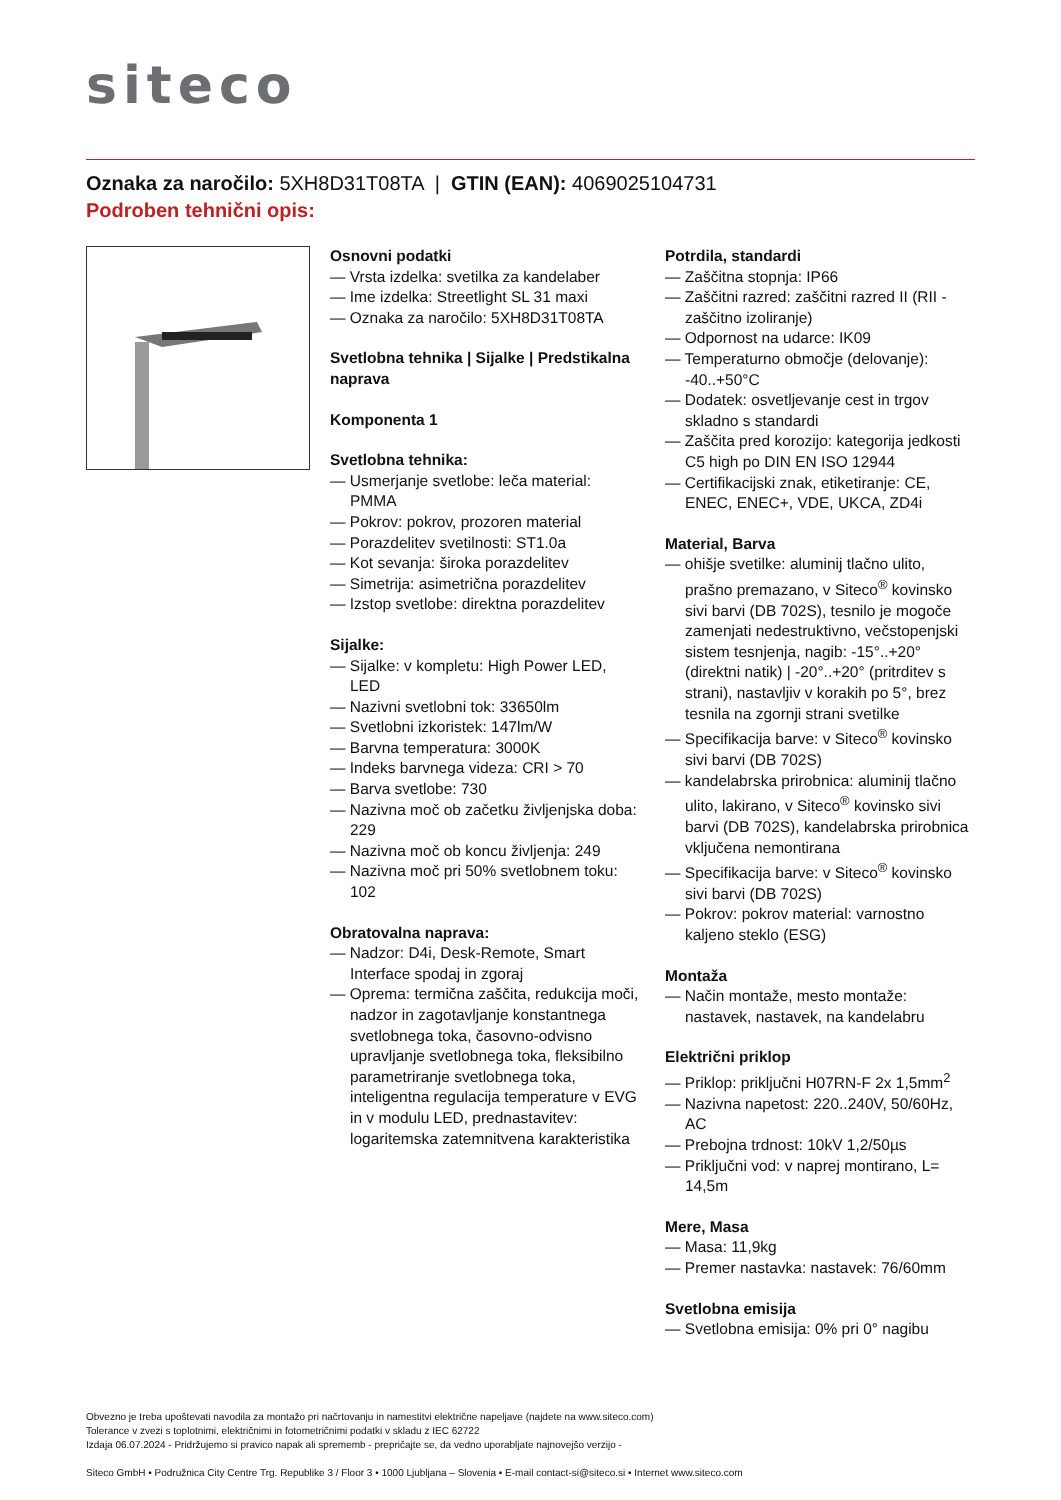siteco
Oznaka za naročilo: 5XH8D31T08TA | GTIN (EAN): 4069025104731
Podroben tehnični opis:
Osnovni podatki
— Vrsta izdelka: svetilka za kandelaber
— Ime izdelka: Streetlight SL 31 maxi
— Oznaka za naročilo: 5XH8D31T08TA
Svetlobna tehnika | Sijalke | Predstikalna naprava
Komponenta 1
Svetlobna tehnika:
— Usmerjanje svetlobe: leča material: PMMA
— Pokrov: pokrov, prozoren material
— Porazdelitev svetilnosti: ST1.0a
— Kot sevanja: široka porazdelitev
— Simetrija: asimetrična porazdelitev
— Izstop svetlobe: direktna porazdelitev
Sijalke:
— Sijalke: v kompletu: High Power LED, LED
— Nazivni svetlobni tok: 33650lm
— Svetlobni izkoristek: 147lm/W
— Barvna temperatura: 3000K
— Indeks barvnega videza: CRI > 70
— Barva svetlobe: 730
— Nazivna moč ob začetku življenjska doba: 229
— Nazivna moč ob koncu življenja: 249
— Nazivna moč pri 50% svetlobnem toku: 102
Obratovalna naprava:
— Nadzor: D4i, Desk-Remote, Smart Interface spodaj in zgoraj
— Oprema: termična zaščita, redukcija moči, nadzor in zagotavljanje konstantnega svetlobnega toka, časovno-odvisno upravljanje svetlobnega toka, fleksibilno parametriranje svetlobnega toka, inteligentna regulacija temperature v EVG in v modulu LED, prednastavitev: logaritemska zatemnitvena karakteristika
Potrdila, standardi
— Zaščitna stopnja: IP66
— Zaščitni razred: zaščitni razred II (RII - zaščitno izoliranje)
— Odpornost na udarce: IK09
— Temperaturno območje (delovanje): -40..+50°C
— Dodatek: osvetljevanje cest in trgov skladno s standardi
— Zaščita pred korozijo: kategorija jedkosti C5 high po DIN EN ISO 12944
— Certifikacijski znak, etiketiranje: CE, ENEC, ENEC+, VDE, UKCA, ZD4i
Material, Barva
— ohišje svetilke: aluminij tlačno ulito, prašno premazano, v Siteco<sup>®</sup> kovinsko sivi barvi (DB 702S), tesnilo je mogoče zamenjati nedestruktivno, večstopenjski sistem tesnjenja, nagib: -15°..+20° (direktni natik) | -20°..+20° (pritrditev s strani), nastavljiv v korakih po 5°, brez tesnila na zgornji strani svetilke
— Specifikacija barve: v Siteco<sup>®</sup> kovinsko sivi barvi (DB 702S)
— kandelabrska prirobnica: aluminij tlačno ulito, lakirano, v Siteco<sup>®</sup> kovinsko sivi barvi (DB 702S), kandelabrska prirobnica vključena nemontirana
— Specifikacija barve: v Siteco<sup>®</sup> kovinsko sivi barvi (DB 702S)
— Pokrov: pokrov material: varnostno kaljeno steklo (ESG)
Montaža
— Način montaže, mesto montaže: nastavek, nastavek, na kandelabru
Električni priklop
— Priklop: priključni H07RN-F 2x 1,5mm<sup>2</sup>
— Nazivna napetost: 220..240V, 50/60Hz, AC
— Prebojna trdnost: 10kV 1,2/50µs
— Priključni vod: v naprej montirano, L= 14,5m
Mere, Masa
— Masa: 11,9kg
— Premer nastavka: nastavek: 76/60mm
Svetlobna emisija
— Svetlobna emisija: 0% pri 0° nagibu
Obvezno je treba upoštevati navodila za montažo pri načrtovanju in namestitvi električne napeljave (najdete na www.siteco.com)
Tolerance v zvezi s toplotnimi, električnimi in fotometričnimi podatki v skladu z IEC 62722
Izdaja 06.07.2024 - Pridržujemo si pravico napak ali sprememb - prepričajte se, da vedno uporabljate najnovejšo verzijo -
Siteco GmbH • Podružnica City Centre Trg. Republike 3 / Floor 3 • 1000 Ljubljana – Slovenia • E-mail contact-si@siteco.si • Internet www.siteco.com